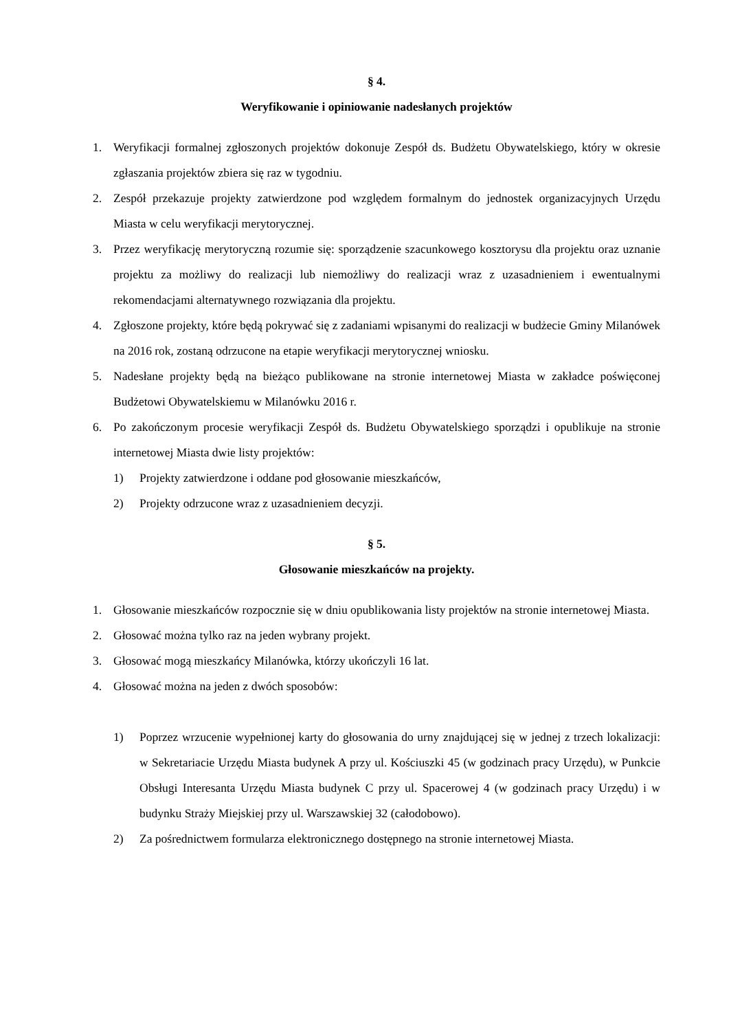§ 4.
Weryfikowanie i opiniowanie nadesłanych projektów
1. Weryfikacji formalnej zgłoszonych projektów dokonuje Zespół ds. Budżetu Obywatelskiego, który w okresie zgłaszania projektów zbiera się raz w tygodniu.
2. Zespół przekazuje projekty zatwierdzone pod względem formalnym do jednostek organizacyjnych Urzędu Miasta w celu weryfikacji merytorycznej.
3. Przez weryfikację merytoryczną rozumie się: sporządzenie szacunkowego kosztorysu dla projektu oraz uznanie projektu za możliwy do realizacji lub niemożliwy do realizacji wraz z uzasadnieniem i ewentualnymi rekomendacjami alternatywnego rozwiązania dla projektu.
4. Zgłoszone projekty, które będą pokrywać się z zadaniami wpisanymi do realizacji w budżecie Gminy Milanówek na 2016 rok, zostaną odrzucone na etapie weryfikacji merytorycznej wniosku.
5. Nadesłane projekty będą na bieżąco publikowane na stronie internetowej Miasta w zakładce poświęconej Budżetowi Obywatelskiemu w Milanówku 2016 r.
6. Po zakończonym procesie weryfikacji Zespół ds. Budżetu Obywatelskiego sporządzi i opublikuje na stronie internetowej Miasta dwie listy projektów:
1) Projekty zatwierdzone i oddane pod głosowanie mieszkańców,
2) Projekty odrzucone wraz z uzasadnieniem decyzji.
§ 5.
Głosowanie mieszkańców na projekty.
1. Głosowanie mieszkańców rozpocznie się w dniu opublikowania listy projektów na stronie internetowej Miasta.
2. Głosować można tylko raz na jeden wybrany projekt.
3. Głosować mogą mieszkańcy Milanówka, którzy ukończyli 16 lat.
4. Głosować można na jeden z dwóch sposobów:
1) Poprzez wrzucenie wypełnionej karty do głosowania do urny znajdującej się w jednej z trzech lokalizacji: w Sekretariacie Urzędu Miasta budynek A przy ul. Kościuszki 45 (w godzinach pracy Urzędu), w Punkcie Obsługi Interesanta Urzędu Miasta budynek C przy ul. Spacerowej 4 (w godzinach pracy Urzędu) i w budynku Straży Miejskiej przy ul. Warszawskiej 32 (całodobowo).
2) Za pośrednictwem formularza elektronicznego dostępnego na stronie internetowej Miasta.